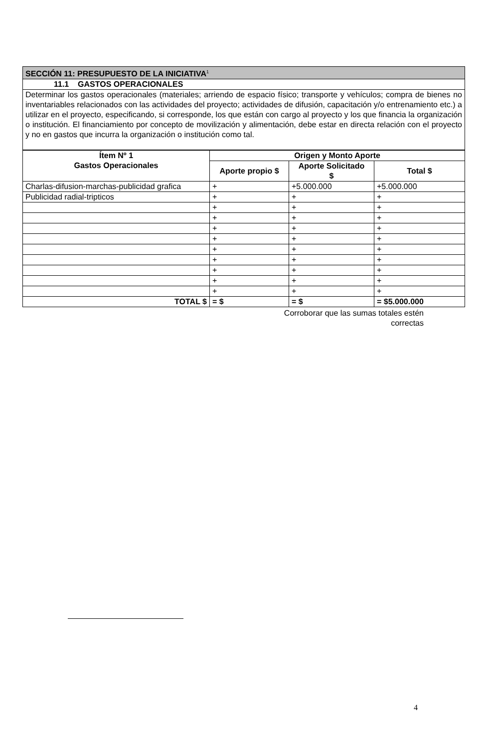| SECCIÓN 11: PRESUPUESTO DE LA INICIATIVA<sup>1</sup> |
| 11.1 GASTOS OPERACIONALES |
| Determinar los gastos operacionales (materiales; arriendo de espacio físico; transporte y vehículos; compra de bienes no inventariables relacionados con las actividades del proyecto; actividades de difusión, capacitación y/o entrenamiento etc.) a utilizar en el proyecto, especificando, si corresponde, los que están con cargo al proyecto y los que financia la organización o institución. El financiamiento por concepto de movilización y alimentación, debe estar en directa relación con el proyecto y no en gastos que incurra la organización o institución como tal. |
| Ítem Nº 1 Gastos Operacionales | Origen y Monto Aporte | | |
| --- | --- | --- | --- |
| | Aporte propio $ | Aporte Solicitado $ | Total $ |
| Charlas-difusion-marchas-publicidad grafica | + | +5.000.000 | +5.000.000 |
| Publicidad radial-tripticos | + | + | + |
| | + | + | + |
| | + | + | + |
| | + | + | + |
| | + | + | + |
| | + | + | + |
| | + | + | + |
| | + | + | + |
| | + | + | + |
| | + | + | + |
| TOTAL $ | = $ | = $ | = $5.000.000 |
Corroborar que las sumas totales estén
correctas
4